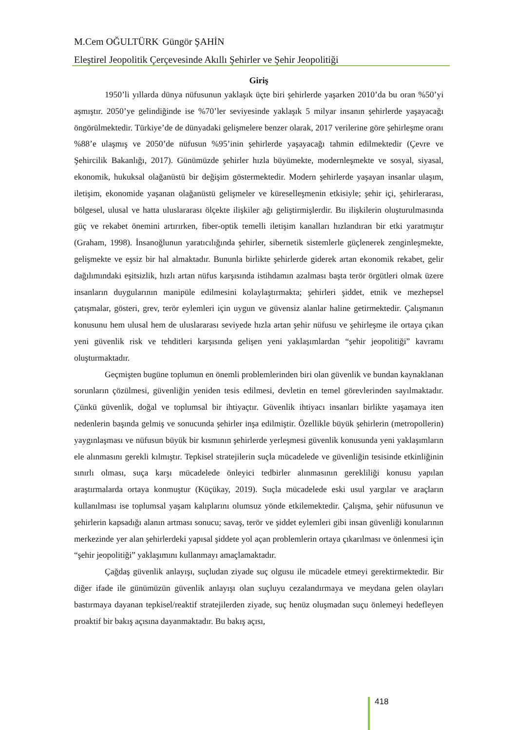M.Cem OĞULTÜRK<sup>.</sup> Güngör ŞAHİN
Eleştirel Jeopolitik Çerçevesinde Akıllı Şehirler ve Şehir Jeopolitiği
Giriş
1950’li yıllarda dünya nüfusunun yaklaşık üçte biri şehirlerde yaşarken 2010’da bu oran %50’yi aşmıştır. 2050’ye gelindiğinde ise %70’ler seviyesinde yaklaşık 5 milyar insanın şehirlerde yaşayacağı öngörülmektedir. Türkiye’de de dünyadaki gelişmelere benzer olarak, 2017 verilerine göre şehirleşme oranı %88’e ulaşmış ve 2050’de nüfusun %95’inin şehirlerde yaşayacağı tahmin edilmektedir (Çevre ve Şehircilik Bakanlığı, 2017). Günümüzde şehirler hızla büyümekte, modernleşmekte ve sosyal, siyasal, ekonomik, hukuksal olağanüstü bir değişim göstermektedir. Modern şehirlerde yaşayan insanlar ulaşım, iletişim, ekonomide yaşanan olağanüstü gelişmeler ve küreselleşmenin etkisiyle; şehir içi, şehirlerarası, bölgesel, ulusal ve hatta uluslararası ölçekte ilişkiler ağı geliştirmişlerdir. Bu ilişkilerin oluşturulmasında güç ve rekabet önemini artırırken, fiber-optik temelli iletişim kanalları hızlandıran bir etki yaratmıştır (Graham, 1998). İnsanoğlunun yaratıcılığında şehirler, sibernetik sistemlerle güçlenerek zenginleşmekte, gelişmekte ve eşsiz bir hal almaktadır. Bununla birlikte şehirlerde giderek artan ekonomik rekabet, gelir dağılımındaki eşitsizlik, hızlı artan nüfus karşısında istihdamın azalması başta terör örgütleri olmak üzere insanların duygularının manipüle edilmesini kolaylaştırmakta; şehirleri şiddet, etnik ve mezhepsel çatışmalar, gösteri, grev, terör eylemleri için uygun ve güvensiz alanlar haline getirmektedir. Çalışmanın konusunu hem ulusal hem de uluslararası seviyede hızla artan şehir nüfusu ve şehirleşme ile ortaya çıkan yeni güvenlik risk ve tehditleri karşısında gelişen yeni yaklaşımlardan “şehir jeopolitiği” kavramı oluşturmaktadır.
Geçmişten bugüne toplumun en önemli problemlerinden biri olan güvenlik ve bundan kaynaklanan sorunların çözülmesi, güvenliğin yeniden tesis edilmesi, devletin en temel görevlerinden sayılmaktadır. Çünkü güvenlik, doğal ve toplumsal bir ihtiyaçtır. Güvenlik ihtiyacı insanları birlikte yaşamaya iten nedenlerin başında gelmiş ve sonucunda şehirler inşa edilmiştir. Özellikle büyük şehirlerin (metropollerin) yaygınlaşması ve nüfusun büyük bir kısmının şehirlerde yerleşmesi güvenlik konusunda yeni yaklaşımların ele alınmasını gerekli kılmıştır. Tepkisel stratejilerin suçla mücadelede ve güvenliğin tesisinde etkinliğinin sınırlı olması, suça karşı mücadelede önleyici tedbirler alınmasının gerekliliği konusu yapılan araştırmalarda ortaya konmuştur (Küçükay, 2019). Suçla mücadelede eski usul yargılar ve araçların kullanılması ise toplumsal yaşam kalıplarını olumsuz yönde etkilemektedir. Çalışma, şehir nüfusunun ve şehirlerin kapsadığı alanın artması sonucu; savaş, terör ve şiddet eylemleri gibi insan güvenliği konularının merkezinde yer alan şehirlerdeki yapısal şiddete yol açan problemlerin ortaya çıkarılması ve önlenmesi için “şehir jeopolitiği” yaklaşımını kullanmayı amaçlamaktadır.
Çağdaş güvenlik anlayışı, suçludan ziyade suç olgusu ile mücadele etmeyi gerektirmektedir. Bir diğer ifade ile günümüzün güvenlik anlayışı olan suçluyu cezalandırmaya ve meydana gelen olayları bastırmaya dayanan tepkisel/reaktif stratejilerden ziyade, suç henüz oluşmadan suçu önlemeyi hedefleyen proaktif bir bakış açısına dayanmaktadır. Bu bakış açısı,
418